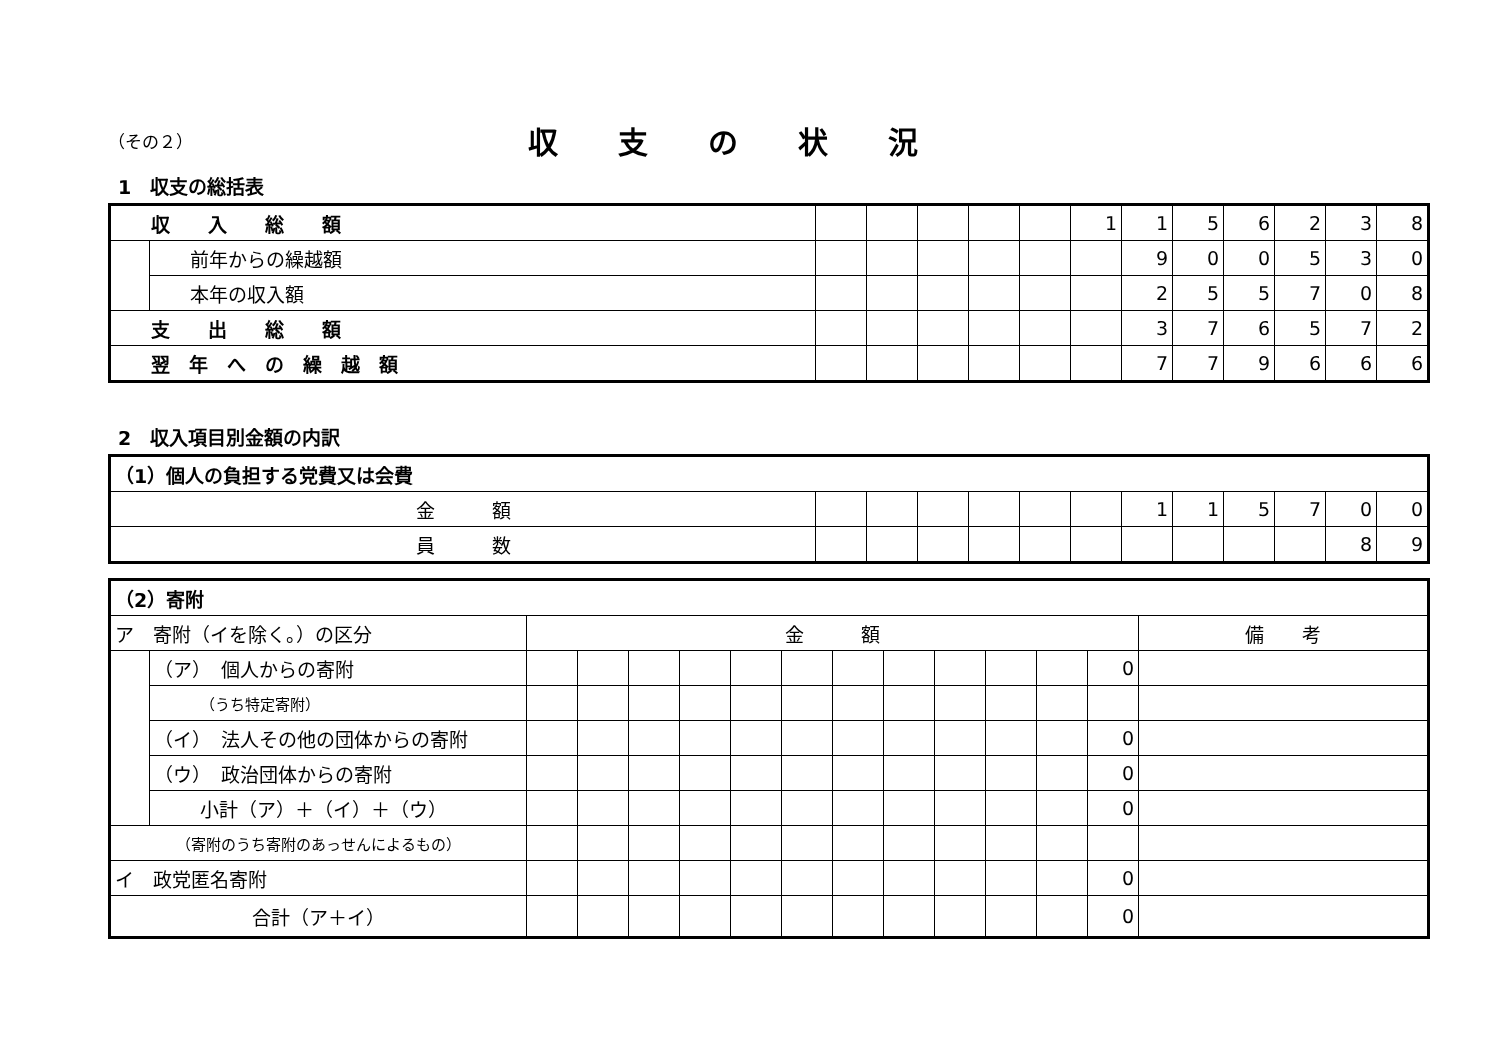（その２）
収支の状況
1　収支の総括表
| 収 入 総 額 | | | | | | | 1 | 1 | 5 | 6 | 2 | 3 | 8 |
| | 前年からの繰越額 | | | | | | | 9 | 0 | 0 | 5 | 3 | 0 |
| | 本年の収入額 | | | | | | | 2 | 5 | 5 | 7 | 0 | 8 |
| 支 出 総 額 | | | | | | | | 3 | 7 | 6 | 5 | 7 | 2 |
| 翌 年 へ の 繰 越 額 | | | | | | | | 7 | 7 | 9 | 6 | 6 | 6 |
2　収入項目別金額の内訳
| （1）個人の負担する党費又は会費 | | | | | | | | | | | | |
| 金 額 | | | | | | | 1 | 1 | 5 | 7 | 0 | 0 |
| 員 数 | | | | | | | | | | | 8 | 9 |
| （2）寄附 | | | | | | | | | | | | | | |
| ア 寄附（イを除く。）の区分 | | 金 額 | | | | | | | | | | | | 備 考 |
| | （ア） 個人からの寄附 | | | | | | | | | | | | 0 | |
| | （うち特定寄附） | | | | | | | | | | | | | |
| | （イ） 法人その他の団体からの寄附 | | | | | | | | | | | | 0 | |
| | （ウ） 政治団体からの寄附 | | | | | | | | | | | | 0 | |
| | 小計（ア）＋（イ）＋（ウ） | | | | | | | | | | | | 0 | |
| （寄附のうち寄附のあっせんによるもの） | | | | | | | | | | | | | | |
| イ 政党匿名寄附 | | | | | | | | | | | | | 0 | |
| 合計（ア＋イ） | | | | | | | | | | | | | 0 | |